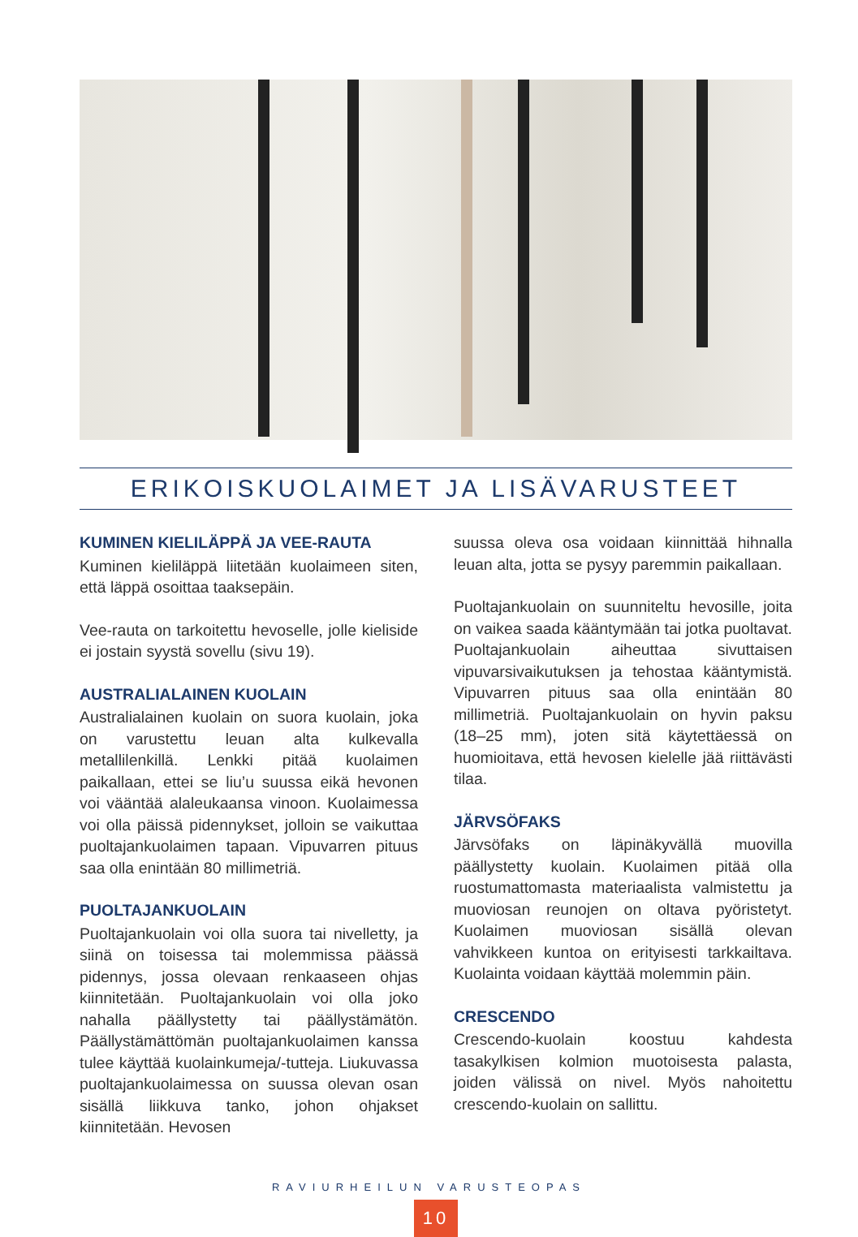ERIKOISKUOLAIMET JA LISÄVARUSTEET
KUMINEN KIELILÄPPÄ JA VEE-RAUTA
Kuminen kieliläppä liitetään kuolaimeen siten, että läppä osoittaa taaksepäin.
Vee-rauta on tarkoitettu hevoselle, jolle kieliside ei jostain syystä sovellu (sivu 19).
AUSTRALIALAINEN KUOLAIN
Australialainen kuolain on suora kuolain, joka on varustettu leuan alta kulkevalla metallilenkillä. Lenkki pitää kuolaimen paikallaan, ettei se liu’u suussa eikä hevonen voi vääntää alaleukaansa vinoon. Kuolaimessa voi olla päissä pidennykset, jolloin se vaikuttaa puoltajankuolaimen tapaan. Vipuvarren pituus saa olla enintään 80 millimetriä.
PUOLTAJANKUOLAIN
Puoltajankuolain voi olla suora tai nivelletty, ja siinä on toisessa tai molemmissa päässä pidennys, jossa olevaan renkaaseen ohjas kiinnitetään. Puoltajankuolain voi olla joko nahalla päällystetty tai päällystämätön. Päällystämättömän puoltajankuolaimen kanssa tulee käyttää kuolainkumeja/-tutteja. Liukuvassa puoltajankuolaimessa on suussa olevan osan sisällä liikkuva tanko, johon ohjakset kiinnitetään. Hevosen
suussa oleva osa voidaan kiinnittää hihnalla leuan alta, jotta se pysyy paremmin paikallaan.
Puoltajankuolain on suunniteltu hevosille, joita on vaikea saada kääntymään tai jotka puoltavat. Puoltajankuolain aiheuttaa sivuttaisen vipuvarsivaikutuksen ja tehostaa kääntymistä. Vipuvarren pituus saa olla enintään 80 millimetriä. Puoltajankuolain on hyvin paksu (18–25 mm), joten sitä käytettäessä on huomioitava, että hevosen kielelle jää riittävästi tilaa.
JÄRVSÖFAKS
Järvsöfaks on läpinäkyvällä muovilla päällystetty kuolain. Kuolaimen pitää olla ruostumattomasta materiaalista valmistettu ja muoviosan reunojen on oltava pyöristetyt. Kuolaimen muoviosan sisällä olevan vahvikkeen kuntoa on erityisesti tarkkailtava. Kuolainta voidaan käyttää molemmin päin.
CRESCENDO
Crescendo-kuolain koostuu kahdesta tasakylkisen kolmion muotoisesta palasta, joiden välissä on nivel. Myös nahoitettu crescendo-kuolain on sallittu.
RAVIURHEILUN VARUSTEOPAS
10